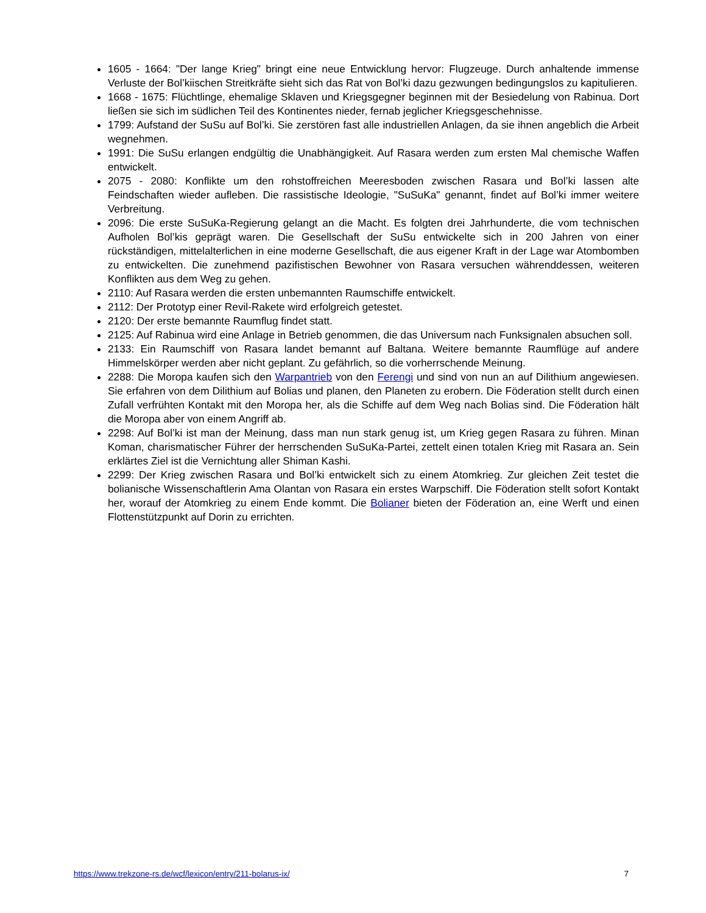1605 - 1664: "Der lange Krieg" bringt eine neue Entwicklung hervor: Flugzeuge. Durch anhaltende immense Verluste der Bol’kiischen Streitkräfte sieht sich das Rat von Bol’ki dazu gezwungen bedingungslos zu kapitulieren.
1668 - 1675: Flüchtlinge, ehemalige Sklaven und Kriegsgegner beginnen mit der Besiedelung von Rabinua. Dort ließen sie sich im südlichen Teil des Kontinentes nieder, fernab jeglicher Kriegsgeschehnisse.
1799: Aufstand der SuSu auf Bol’ki. Sie zerstören fast alle industriellen Anlagen, da sie ihnen angeblich die Arbeit wegnehmen.
1991: Die SuSu erlangen endgültig die Unabhängigkeit. Auf Rasara werden zum ersten Mal chemische Waffen entwickelt.
2075 - 2080: Konflikte um den rohstoffreichen Meeresboden zwischen Rasara und Bol’ki lassen alte Feindschaften wieder aufleben. Die rassistische Ideologie, "SuSuKa" genannt, findet auf Bol’ki immer weitere Verbreitung.
2096: Die erste SuSuKa-Regierung gelangt an die Macht. Es folgten drei Jahrhunderte, die vom technischen Aufholen Bol’kis geprägt waren. Die Gesellschaft der SuSu entwickelte sich in 200 Jahren von einer rückständigen, mittelalterlichen in eine moderne Gesellschaft, die aus eigener Kraft in der Lage war Atombomben zu entwickelten. Die zunehmend pazifistischen Bewohner von Rasara versuchen währenddessen, weiteren Konflikten aus dem Weg zu gehen.
2110: Auf Rasara werden die ersten unbemannten Raumschiffe entwickelt.
2112: Der Prototyp einer Revil-Rakete wird erfolgreich getestet.
2120: Der erste bemannte Raumflug findet statt.
2125: Auf Rabinua wird eine Anlage in Betrieb genommen, die das Universum nach Funksignalen absuchen soll.
2133: Ein Raumschiff von Rasara landet bemannt auf Baltana. Weitere bemannte Raumflüge auf andere Himmelskörper werden aber nicht geplant. Zu gefährlich, so die vorherrschende Meinung.
2288: Die Moropa kaufen sich den Warpantrieb von den Ferengi und sind von nun an auf Dilithium angewiesen. Sie erfahren von dem Dilithium auf Bolias und planen, den Planeten zu erobern. Die Föderation stellt durch einen Zufall verfrühten Kontakt mit den Moropa her, als die Schiffe auf dem Weg nach Bolias sind. Die Föderation hält die Moropa aber von einem Angriff ab.
2298: Auf Bol’ki ist man der Meinung, dass man nun stark genug ist, um Krieg gegen Rasara zu führen. Minan Koman, charismatischer Führer der herrschenden SuSuKa-Partei, zettelt einen totalen Krieg mit Rasara an. Sein erklärtes Ziel ist die Vernichtung aller Shiman Kashi.
2299: Der Krieg zwischen Rasara und Bol’ki entwickelt sich zu einem Atomkrieg. Zur gleichen Zeit testet die bolianische Wissenschaftlerin Ama Olantan von Rasara ein erstes Warpschiff. Die Föderation stellt sofort Kontakt her, worauf der Atomkrieg zu einem Ende kommt. Die Bolianer bieten der Föderation an, eine Werft und einen Flottenstützpunkt auf Dorin zu errichten.
https://www.trekzone-rs.de/wcf/lexicon/entry/211-bolarus-ix/ 7